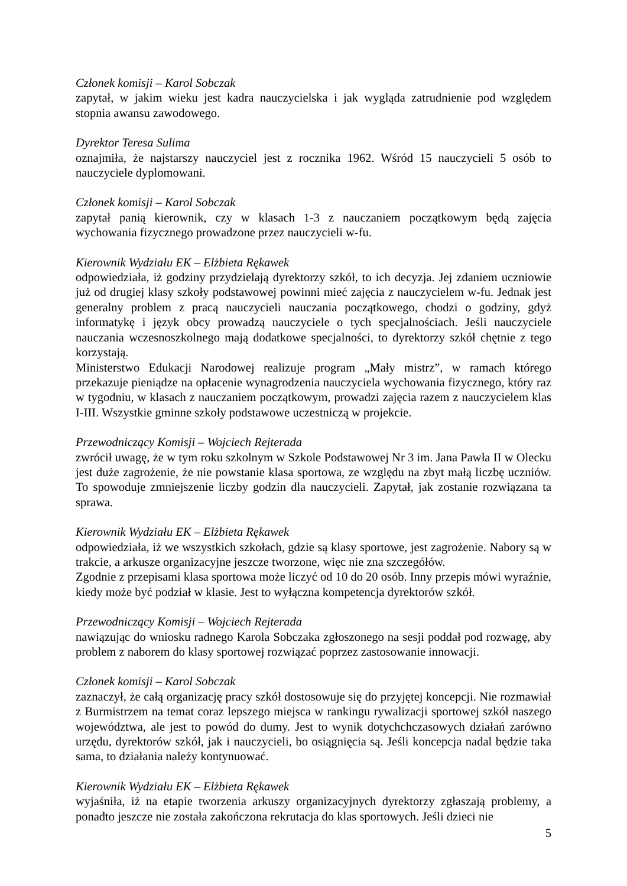Członek komisji – Karol Sobczak
zapytał, w jakim wieku jest kadra nauczycielska i jak wygląda zatrudnienie pod względem stopnia awansu zawodowego.
Dyrektor Teresa Sulima
oznajmiła, że najstarszy nauczyciel jest z rocznika 1962. Wśród 15 nauczycieli 5 osób to nauczyciele dyplomowani.
Członek komisji – Karol Sobczak
zapytał panią kierownik, czy w klasach 1-3 z nauczaniem początkowym będą zajęcia wychowania fizycznego prowadzone przez nauczycieli w-fu.
Kierownik Wydziału EK – Elżbieta Rękawek
odpowiedziała, iż godziny przydzielają dyrektorzy szkół, to ich decyzja. Jej zdaniem uczniowie już od drugiej klasy szkoły podstawowej powinni mieć zajęcia z nauczycielem w-fu. Jednak jest generalny problem z pracą nauczycieli nauczania początkowego, chodzi o godziny, gdyż informatykę i język obcy prowadzą nauczyciele o tych specjalnościach. Jeśli nauczyciele nauczania wczesnoszkolnego mają dodatkowe specjalności, to dyrektorzy szkół chętnie z tego korzystają.
Ministerstwo Edukacji Narodowej realizuje program „Mały mistrz”, w ramach którego przekazuje pieniądze na opłacenie wynagrodzenia nauczyciela wychowania fizycznego, który raz w tygodniu, w klasach z nauczaniem początkowym, prowadzi zajęcia razem z nauczycielem klas I-III. Wszystkie gminne szkoły podstawowe uczestniczą w projekcie.
Przewodniczący Komisji – Wojciech Rejterada
zwrócił uwagę, że w tym roku szkolnym w Szkole Podstawowej Nr 3 im. Jana Pawła II w Olecku jest duże zagrożenie, że nie powstanie klasa sportowa, ze względu na zbyt małą liczbę uczniów. To spowoduje zmniejszenie liczby godzin dla nauczycieli. Zapytał, jak zostanie rozwiązana ta sprawa.
Kierownik Wydziału EK – Elżbieta Rękawek
odpowiedziała, iż we wszystkich szkołach, gdzie są klasy sportowe, jest zagrożenie. Nabory są w trakcie, a arkusze organizacyjne jeszcze tworzone, więc nie zna szczegółów.
Zgodnie z przepisami klasa sportowa może liczyć od 10 do 20 osób. Inny przepis mówi wyraźnie, kiedy może być podział w klasie. Jest to wyłączna kompetencja dyrektorów szkół.
Przewodniczący Komisji – Wojciech Rejterada
nawiązując do wniosku radnego Karola Sobczaka zgłoszonego na sesji poddał pod rozwagę, aby problem z naborem do klasy sportowej rozwiązać poprzez zastosowanie innowacji.
Członek komisji – Karol Sobczak
zaznaczył, że całą organizację pracy szkół dostosowuje się do przyjętej koncepcji. Nie rozmawiał z Burmistrzem na temat coraz lepszego miejsca w rankingu rywalizacji sportowej szkół naszego województwa, ale jest to powód do dumy. Jest to wynik dotychchczasowych działań zarówno urzędu, dyrektorów szkół, jak i nauczycieli, bo osiągnięcia są. Jeśli koncepcja nadal będzie taka sama, to działania należy kontynuować.
Kierownik Wydziału EK – Elżbieta Rękawek
wyjaśniła, iż na etapie tworzenia arkuszy organizacyjnych dyrektorzy zgłaszają problemy, a ponadto jeszcze nie została zakończona rekrutacja do klas sportowych. Jeśli dzieci nie
5